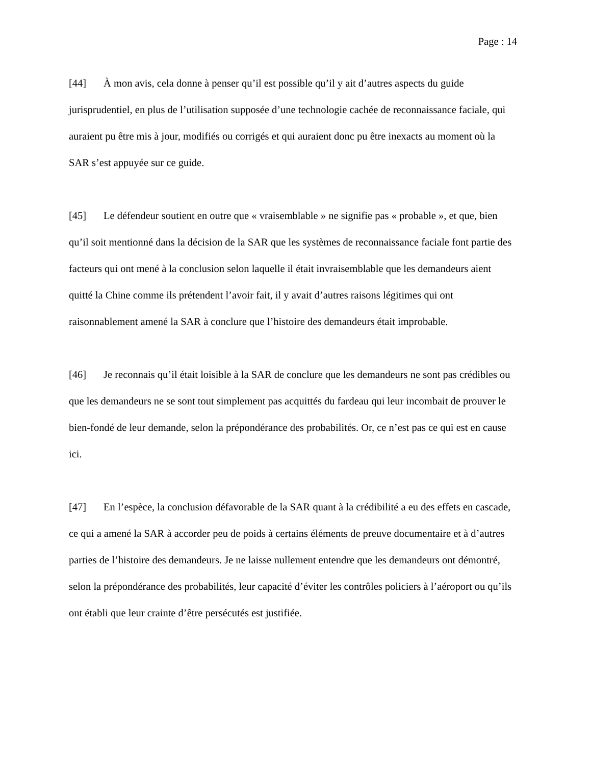Page : 14
[44] À mon avis, cela donne à penser qu’il est possible qu’il y ait d’autres aspects du guide jurisprudentiel, en plus de l’utilisation supposée d’une technologie cachée de reconnaissance faciale, qui auraient pu être mis à jour, modifiés ou corrigés et qui auraient donc pu être inexacts au moment où la SAR s’est appuyée sur ce guide.
[45] Le défendeur soutient en outre que « vraisemblable » ne signifie pas « probable », et que, bien qu’il soit mentionné dans la décision de la SAR que les systèmes de reconnaissance faciale font partie des facteurs qui ont mené à la conclusion selon laquelle il était invraisemblable que les demandeurs aient quitté la Chine comme ils prétendent l’avoir fait, il y avait d’autres raisons légitimes qui ont raisonnablement amené la SAR à conclure que l’histoire des demandeurs était improbable.
[46] Je reconnais qu’il était loisible à la SAR de conclure que les demandeurs ne sont pas crédibles ou que les demandeurs ne se sont tout simplement pas acquittés du fardeau qui leur incombait de prouver le bien-fondé de leur demande, selon la prépondérance des probabilités. Or, ce n’est pas ce qui est en cause ici.
[47] En l’espèce, la conclusion défavorable de la SAR quant à la crédibilité a eu des effets en cascade, ce qui a amené la SAR à accorder peu de poids à certains éléments de preuve documentaire et à d’autres parties de l’histoire des demandeurs. Je ne laisse nullement entendre que les demandeurs ont démontré, selon la prépondérance des probabilités, leur capacité d’éviter les contrôles policiers à l’aéroport ou qu’ils ont établi que leur crainte d’être persécutés est justifiée.